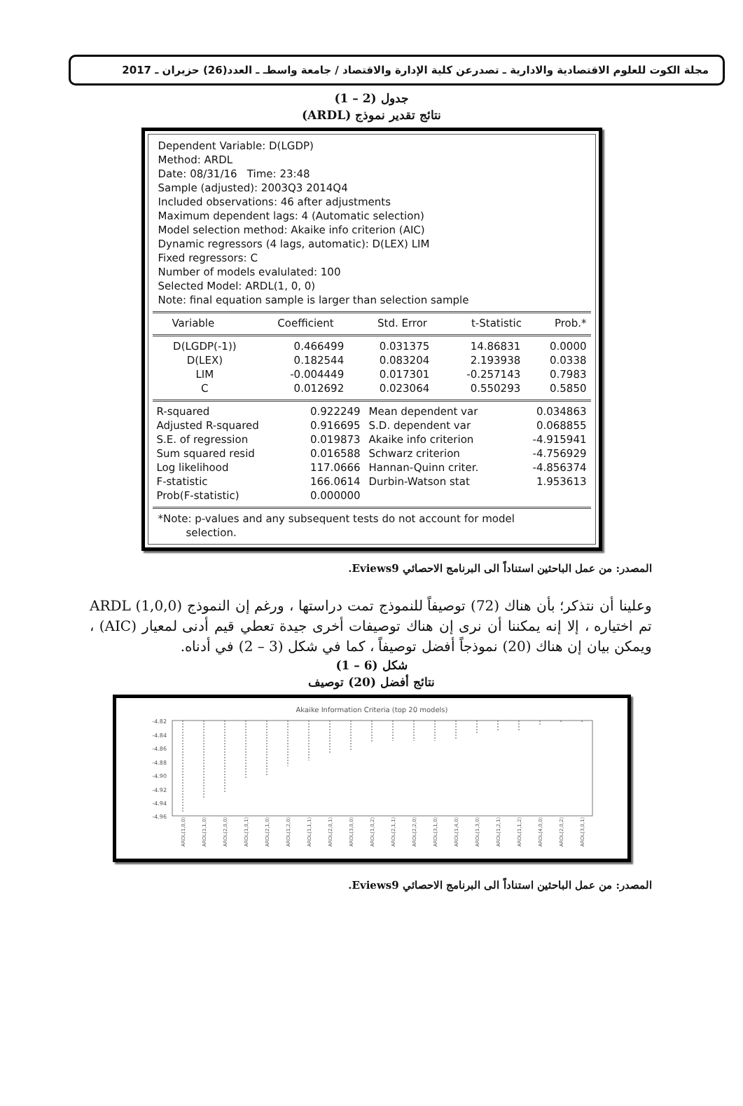مجلة الكوت للعلوم الاقتصادية والادارية ـ تصدرعن كلية الإدارة والاقتصاد / جامعة واسطـ ـ العدد(26) حزيران ـ 2017
جدول (2 – 1)
نتائج تقدير نموذج (ARDL)
Dependent Variable: D(LGDP)
Method: ARDL
Date: 08/31/16 Time: 23:48
Sample (adjusted): 2003Q3 2014Q4
Included observations: 46 after adjustments
Maximum dependent lags: 4 (Automatic selection)
Model selection method: Akaike info criterion (AIC)
Dynamic regressors (4 lags, automatic): D(LEX) LIM
Fixed regressors: C
Number of models evalulated: 100
Selected Model: ARDL(1, 0, 0)
Note: final equation sample is larger than selection sample
| Variable | Coefficient | Std. Error | t-Statistic | Prob.* |
| --- | --- | --- | --- | --- |
| D(LGDP(-1)) | 0.466499 | 0.031375 | 14.86831 | 0.0000 |
| D(LEX) | 0.182544 | 0.083204 | 2.193938 | 0.0338 |
| LIM | -0.004449 | 0.017301 | -0.257143 | 0.7983 |
| C | 0.012692 | 0.023064 | 0.550293 | 0.5850 |
| R-squared | 0.922249 | Mean dependent var | 0.034863 |
| Adjusted R-squared | 0.916695 | S.D. dependent var | 0.068855 |
| S.E. of regression | 0.019873 | Akaike info criterion | -4.915941 |
| Sum squared resid | 0.016588 | Schwarz criterion | -4.756929 |
| Log likelihood | 117.0666 | Hannan-Quinn criter. | -4.856374 |
| F-statistic | 166.0614 | Durbin-Watson stat | 1.953613 |
| Prob(F-statistic) | 0.000000 | | |
*Note: p-values and any subsequent tests do not account for model
selection.
المصدر: من عمل الباحثين استناداً الى البرنامج الاحصائي Eviews9.
وعلينا أن نتذكر؛ بأن هناك (72) توصيفاً للنموذج تمت دراستها ، ورغم إن النموذج ARDL (1,0,0) تم اختياره ، إلا إنه يمكننا أن نرى إن هناك توصيفات أخرى جيدة تعطي قيم أدنى لمعيار (AIC) ، ويمكن بيان إن هناك (20) نموذجاً أفضل توصيفاً ، كما في شكل (3 – 2) في أدناه.
شكل (6 – 1)
نتائج أفضل (20) توصيف
Akaike Information Criteria (top 20 models)
-4.82
-4.84
-4.86
-4.88
-4.90
-4.92
-4.94
-4.96
ARDL(1,0,0)
ARDL(1,1,0)
ARDL(2,0,0)
ARDL(1,0,1)
ARDL(2,1,0)
ARDL(1,2,0)
ARDL(1,1,1)
ARDL(2,0,1)
ARDL(3,0,0)
ARDL(1,0,2)
ARDL(2,1,1)
ARDL(2,2,0)
ARDL(3,1,0)
ARDL(1,4,0)
ARDL(1,3,0)
ARDL(1,2,1)
ARDL(1,1,2)
ARDL(4,0,0)
ARDL(2,0,2)
ARDL(3,0,1)
المصدر: من عمل الباحثين استناداً الى البرنامج الاحصائي Eviews9.